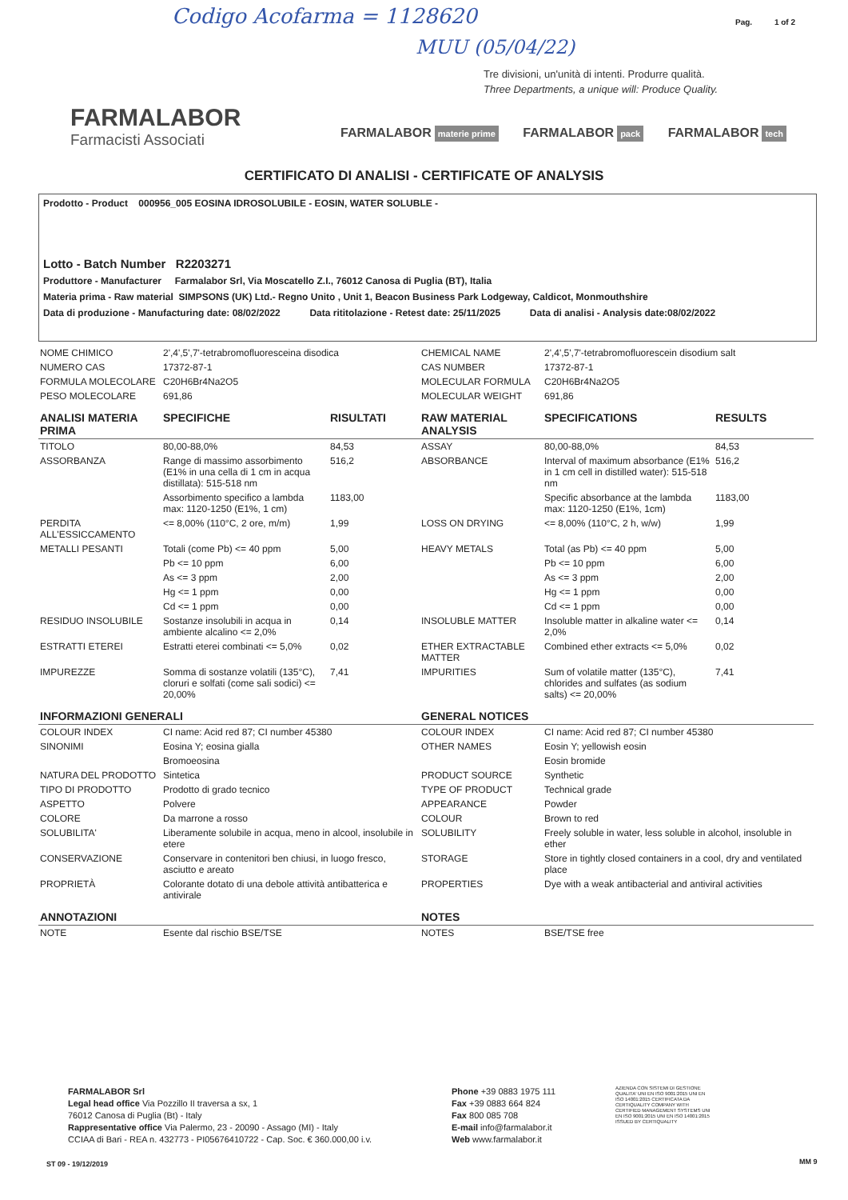Codigo Acofarma = 1128620
MUU (05/04/22)
Pag. 1 of 2
Tre divisioni, un'unità di intenti. Produrre qualità.
Three Departments, a unique will: Produce Quality.
FARMALABOR
Farmacisti Associati
FARMALABOR materie prime FARMALABOR pack FARMALABOR tech
CERTIFICATO DI ANALISI - CERTIFICATE OF ANALYSIS
Prodotto - Product 000956_005 EOSINA IDROSOLUBILE - EOSIN, WATER SOLUBLE -
Lotto - Batch Number R2203271
Produttore - Manufacturer Farmalabor Srl, Via Moscatello Z.I., 76012 Canosa di Puglia (BT), Italia
Materia prima - Raw material SIMPSONS (UK) Ltd.- Regno Unito , Unit 1, Beacon Business Park Lodgeway, Caldicot, Monmouthshire
Data di produzione - Manufacturing date: 08/02/2022 Data rititolazione - Retest date: 25/11/2025 Data di analisi - Analysis date:08/02/2022
| NOME CHIMICO | 2',4',5',7'-tetrabromofluoresceina disodica | | CHEMICAL NAME | 2',4',5',7'-tetrabromofluorescein disodium salt | |
| NUMERO CAS | 17372-87-1 | | CAS NUMBER | 17372-87-1 | |
| FORMULA MOLECOLARE | C20H6Br4Na2O5 | | MOLECULAR FORMULA | C20H6Br4Na2O5 | |
| PESO MOLECOLARE | 691,86 | | MOLECULAR WEIGHT | 691,86 | |
| ANALISI MATERIA PRIMA | SPECIFICHE | RISULTATI | RAW MATERIAL ANALYSIS | SPECIFICATIONS | RESULTS |
| TITOLO | 80,00-88,0% | 84,53 | ASSAY | 80,00-88,0% | 84,53 |
| ASSORBANZA | Range di massimo assorbimento (E1% in una cella di 1 cm in acqua distillata): 515-518 nm | 516,2 | ABSORBANCE | Interval of maximum absorbance (E1% in 1 cm cell in distilled water): 515-518 nm | 516,2 |
| | Assorbimento specifico a lambda max: 1120-1250 (E1%, 1 cm) | 1183,00 | | Specific absorbance at the lambda max: 1120-1250 (E1%, 1cm) | 1183,00 |
| PERDITA ALL'ESSICCAMENTO | <= 8,00% (110°C, 2 ore, m/m) | 1,99 | LOSS ON DRYING | <= 8,00% (110°C, 2 h, w/w) | 1,99 |
| METALLI PESANTI | Totali (come Pb) <= 40 ppm | 5,00 | HEAVY METALS | Total (as Pb) <= 40 ppm | 5,00 |
| | Pb <= 10 ppm | 6,00 | | Pb <= 10 ppm | 6,00 |
| | As <= 3 ppm | 2,00 | | As <= 3 ppm | 2,00 |
| | Hg <= 1 ppm | 0,00 | | Hg <= 1 ppm | 0,00 |
| | Cd <= 1 ppm | 0,00 | | Cd <= 1 ppm | 0,00 |
| RESIDUO INSOLUBILE | Sostanze insolubili in acqua in ambiente alcalino <= 2,0% | 0,14 | INSOLUBLE MATTER | Insoluble matter in alkaline water <= 2,0% | 0,14 |
| ESTRATTI ETEREI | Estratti eterei combinati <= 5,0% | 0,02 | ETHER EXTRACTABLE MATTER | Combined ether extracts <= 5,0% | 0,02 |
| IMPUREZZE | Somma di sostanze volatili (135°C), cloruri e solfati (come sali sodici) <= 20,00% | 7,41 | IMPURITIES | Sum of volatile matter (135°C), chlorides and sulfates (as sodium salts) <= 20,00% | 7,41 |
| INFORMAZIONI GENERALI | | | GENERAL NOTICES | | |
| COLOUR INDEX | CI name: Acid red 87; CI number 45380 | | COLOUR INDEX | CI name: Acid red 87; CI number 45380 | |
| SINONIMI | Eosina Y; eosina gialla | | OTHER NAMES | Eosin Y; yellowish eosin | |
| | Bromoeosina | | | Eosin bromide | |
| NATURA DEL PRODOTTO | Sintetica | | PRODUCT SOURCE | Synthetic | |
| TIPO DI PRODOTTO | Prodotto di grado tecnico | | TYPE OF PRODUCT | Technical grade | |
| ASPETTO | Polvere | | APPEARANCE | Powder | |
| COLORE | Da marrone a rosso | | COLOUR | Brown to red | |
| SOLUBILITA' | Liberamente solubile in acqua, meno in alcool, insolubile in etere | | SOLUBILITY | Freely soluble in water, less soluble in alcohol, insoluble in ether | |
| CONSERVAZIONE | Conservare in contenitori ben chiusi, in luogo fresco, asciutto e areato | | STORAGE | Store in tightly closed containers in a cool, dry and ventilated place | |
| PROPRIETÀ | Colorante dotato di una debole attività antibatterica e antivirale | | PROPERTIES | Dye with a weak antibacterial and antiviral activities | |
| ANNOTAZIONI | | | NOTES | | |
| NOTE | Esente dal rischio BSE/TSE | | NOTES | BSE/TSE free | |
FARMALABOR Srl
Legal head office Via Pozzillo II traversa a sx, 1
76012 Canosa di Puglia (Bt) - Italy
Rappresentative office Via Palermo, 23 - 20090 - Assago (MI) - Italy
CCIAA di Bari - REA n. 432773 - PI05676410722 - Cap. Soc. € 360.000,00 i.v.
Phone +39 0883 1975 111
Fax +39 0883 664 824
Fax 800 085 708
E-mail info@farmalabor.it
Web www.farmalabor.it
AZIENDA CON SISTEMI DI GESTIONE QUALITA' UNI EN ISO 9001:2015 UNI EN ISO 14001:2015 CERTIFICATA DA CERTIQUALITY COMPANY WITH CERTIFIED MANAGEMENT SYSTEMS UNI EN ISO 9001:2015 UNI EN ISO 14001:2015 ISSUED BY CERTIQUALITY
ST 09 - 19/12/2019 MM 9